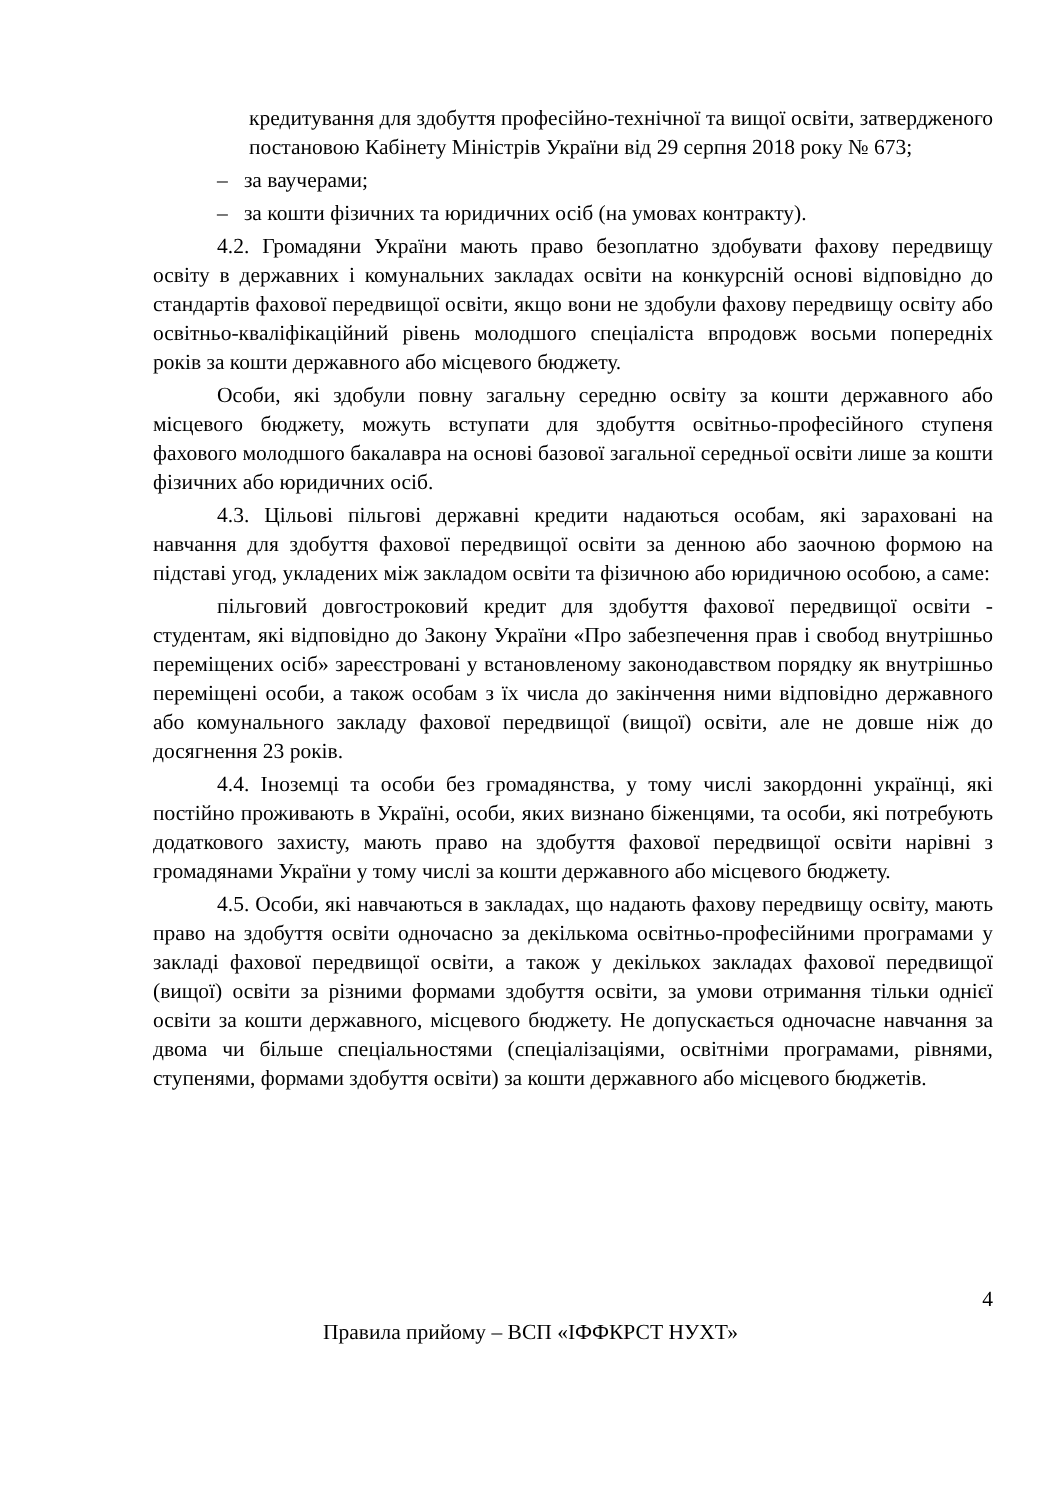кредитування для здобуття професійно-технічної та вищої освіти, затвердженого постановою Кабінету Міністрів України від 29 серпня 2018 року № 673;
– за ваучерами;
– за кошти фізичних та юридичних осіб (на умовах контракту).
4.2. Громадяни України мають право безоплатно здобувати фахову передвищу освіту в державних і комунальних закладах освіти на конкурсній основі відповідно до стандартів фахової передвищої освіти, якщо вони не здобули фахову передвищу освіту або освітньо-кваліфікаційний рівень молодшого спеціаліста впродовж восьми попередніх років за кошти державного або місцевого бюджету.
Особи, які здобули повну загальну середню освіту за кошти державного або місцевого бюджету, можуть вступати для здобуття освітньо-професійного ступеня фахового молодшого бакалавра на основі базової загальної середньої освіти лише за кошти фізичних або юридичних осіб.
4.3. Цільові пільгові державні кредити надаються особам, які зараховані на навчання для здобуття фахової передвищої освіти за денною або заочною формою на підставі угод, укладених між закладом освіти та фізичною або юридичною особою, а саме:
пільговий довгостроковий кредит для здобуття фахової передвищої освіти - студентам, які відповідно до Закону України «Про забезпечення прав і свобод внутрішньо переміщених осіб» зареєстровані у встановленому законодавством порядку як внутрішньо переміщені особи, а також особам з їх числа до закінчення ними відповідно державного або комунального закладу фахової передвищої (вищої) освіти, але не довше ніж до досягнення 23 років.
4.4. Іноземці та особи без громадянства, у тому числі закордонні українці, які постійно проживають в Україні, особи, яких визнано біженцями, та особи, які потребують додаткового захисту, мають право на здобуття фахової передвищої освіти нарівні з громадянами України у тому числі за кошти державного або місцевого бюджету.
4.5. Особи, які навчаються в закладах, що надають фахову передвищу освіту, мають право на здобуття освіти одночасно за декількома освітньо-професійними програмами у закладі фахової передвищої освіти, а також у декількох закладах фахової передвищої (вищої) освіти за різними формами здобуття освіти, за умови отримання тільки однієї освіти за кошти державного, місцевого бюджету. Не допускається одночасне навчання за двома чи більше спеціальностями (спеціалізаціями, освітніми програмами, рівнями, ступенями, формами здобуття освіти) за кошти державного або місцевого бюджетів.
4
Правила прийому – ВСП «ІФФКРСТ НУХТ»